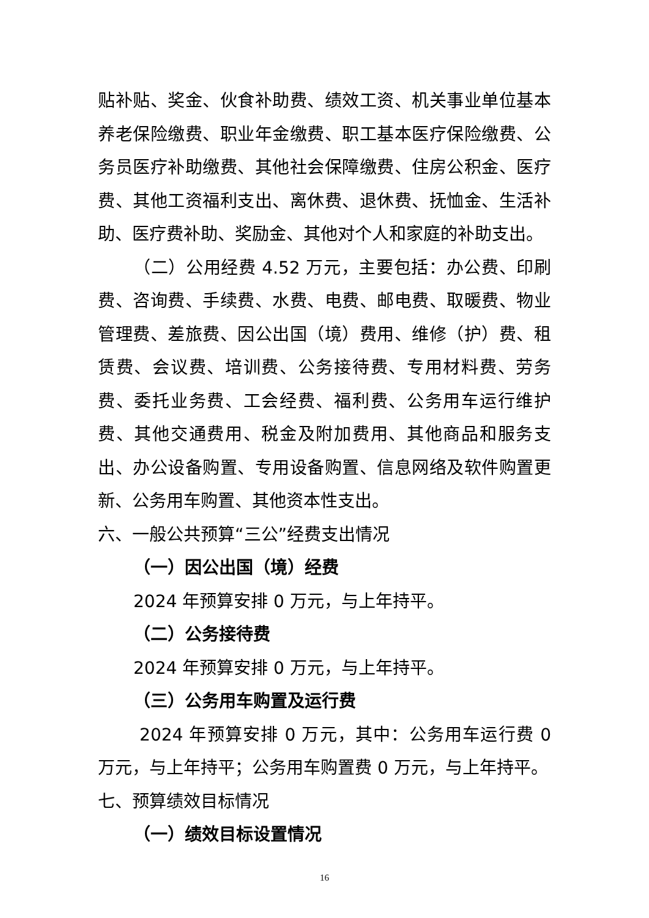贴补贴、奖金、伙食补助费、绩效工资、机关事业单位基本养老保险缴费、职业年金缴费、职工基本医疗保险缴费、公务员医疗补助缴费、其他社会保障缴费、住房公积金、医疗费、其他工资福利支出、离休费、退休费、抚恤金、生活补助、医疗费补助、奖励金、其他对个人和家庭的补助支出。
（二）公用经费 4.52 万元，主要包括：办公费、印刷费、咨询费、手续费、水费、电费、邮电费、取暖费、物业管理费、差旅费、因公出国（境）费用、维修（护）费、租赁费、会议费、培训费、公务接待费、专用材料费、劳务费、委托业务费、工会经费、福利费、公务用车运行维护费、其他交通费用、税金及附加费用、其他商品和服务支出、办公设备购置、专用设备购置、信息网络及软件购置更新、公务用车购置、其他资本性支出。
六、一般公共预算“三公”经费支出情况
（一）因公出国（境）经费
2024 年预算安排 0 万元，与上年持平。
（二）公务接待费
2024 年预算安排 0 万元，与上年持平。
（三）公务用车购置及运行费
2024 年预算安排 0 万元，其中：公务用车运行费 0 万元，与上年持平；公务用车购置费 0 万元，与上年持平。
七、预算绩效目标情况
（一）绩效目标设置情况
16